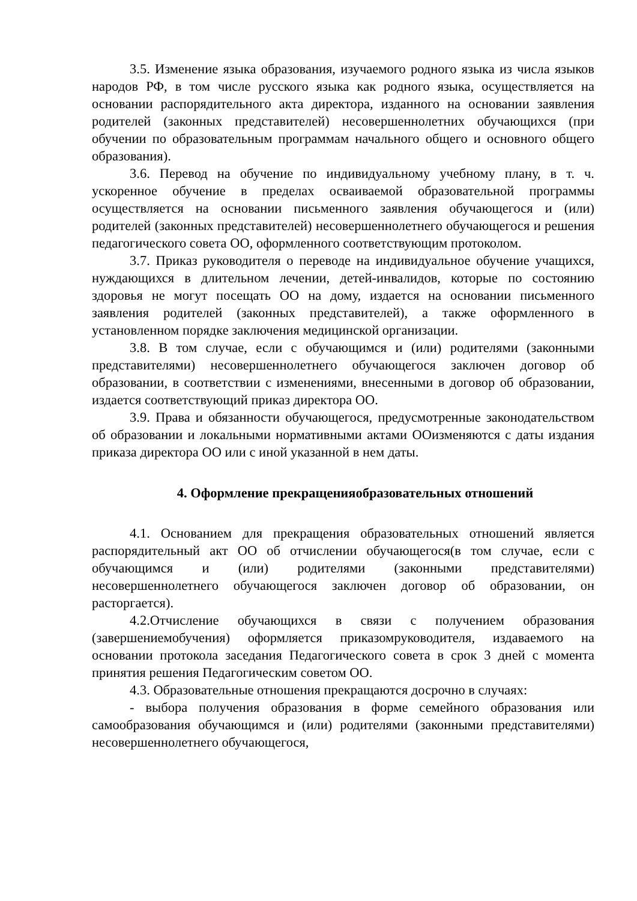3.5. Изменение языка образования, изучаемого родного языка из числа языков народов РФ, в том числе русского языка как родного языка, осуществляется на основании распорядительного акта директора, изданного на основании заявления родителей (законных представителей) несовершеннолетних обучающихся (при обучении по образовательным программам начального общего и основного общего образования).
3.6. Перевод на обучение по индивидуальному учебному плану, в т. ч. ускоренное обучение в пределах осваиваемой образовательной программы осуществляется на основании письменного заявления обучающегося и (или) родителей (законных представителей) несовершеннолетнего обучающегося и решения педагогического совета ОО, оформленного соответствующим протоколом.
3.7. Приказ руководителя о переводе на индивидуальное обучение учащихся, нуждающихся в длительном лечении, детей-инвалидов, которые по состоянию здоровья не могут посещать ОО на дому, издается на основании письменного заявления родителей (законных представителей), а также оформленного в установленном порядке заключения медицинской организации.
3.8. В том случае, если с обучающимся и (или) родителями (законными представителями) несовершеннолетнего обучающегося заключен договор об образовании, в соответствии с изменениями, внесенными в договор об образовании, издается соответствующий приказ директора ОО.
3.9. Права и обязанности обучающегося, предусмотренные законодательством об образовании и локальными нормативными актами ООизменяются с даты издания приказа директора ОО или с иной указанной в нем даты.
4. Оформление прекращенияобразовательных отношений
4.1. Основанием для прекращения образовательных отношений является распорядительный акт ОО об отчислении обучающегося(в том случае, если с обучающимся и (или) родителями (законными представителями) несовершеннолетнего обучающегося заключен договор об образовании, он расторгается).
4.2.Отчисление обучающихся в связи с получением образования (завершениемобучения) оформляется приказомруководителя, издаваемого на основании протокола заседания Педагогического совета в срок 3 дней с момента принятия решения Педагогическим советом ОО.
4.3. Образовательные отношения прекращаются досрочно в случаях:
- выбора получения образования в форме семейного образования или самообразования обучающимся и (или) родителями (законными представителями) несовершеннолетнего обучающегося,